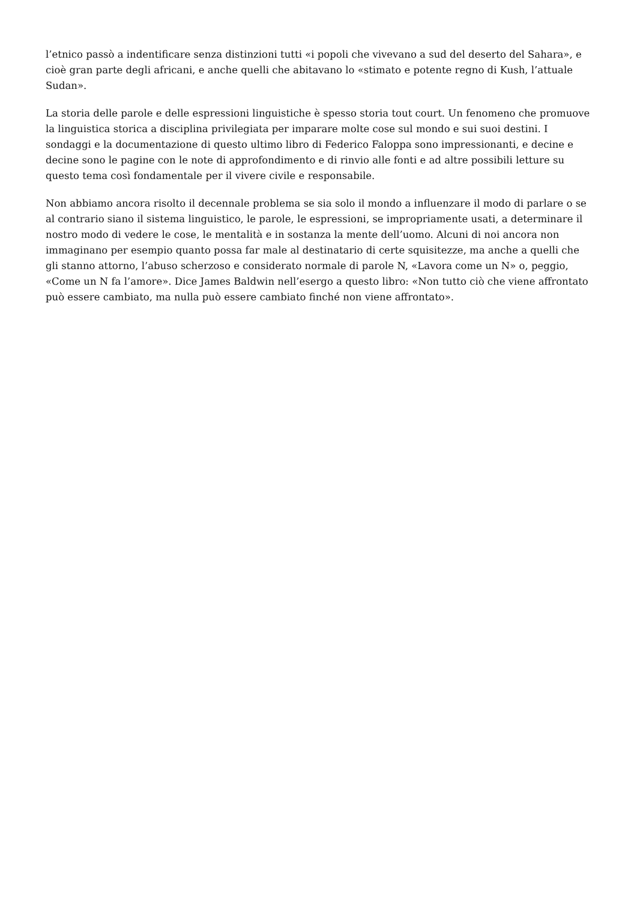l’etnico passò a indentificare senza distinzioni tutti «i popoli che vivevano a sud del deserto del Sahara», e cioè gran parte degli africani, e anche quelli che abitavano lo «stimato e potente regno di Kush, l’attuale Sudan».
La storia delle parole e delle espressioni linguistiche è spesso storia tout court. Un fenomeno che promuove la linguistica storica a disciplina privilegiata per imparare molte cose sul mondo e sui suoi destini. I sondaggi e la documentazione di questo ultimo libro di Federico Faloppa sono impressionanti, e decine e decine sono le pagine con le note di approfondimento e di rinvio alle fonti e ad altre possibili letture su questo tema così fondamentale per il vivere civile e responsabile.
Non abbiamo ancora risolto il decennale problema se sia solo il mondo a influenzare il modo di parlare o se al contrario siano il sistema linguistico, le parole, le espressioni, se impropriamente usati, a determinare il nostro modo di vedere le cose, le mentalità e in sostanza la mente dell’uomo. Alcuni di noi ancora non immaginano per esempio quanto possa far male al destinatario di certe squisitezze, ma anche a quelli che gli stanno attorno, l’abuso scherzoso e considerato normale di parole N, «Lavora come un N» o, peggio, «Come un N fa l’amore». Dice James Baldwin nell’esergo a questo libro: «Non tutto ciò che viene affrontato può essere cambiato, ma nulla può essere cambiato finché non viene affrontato».